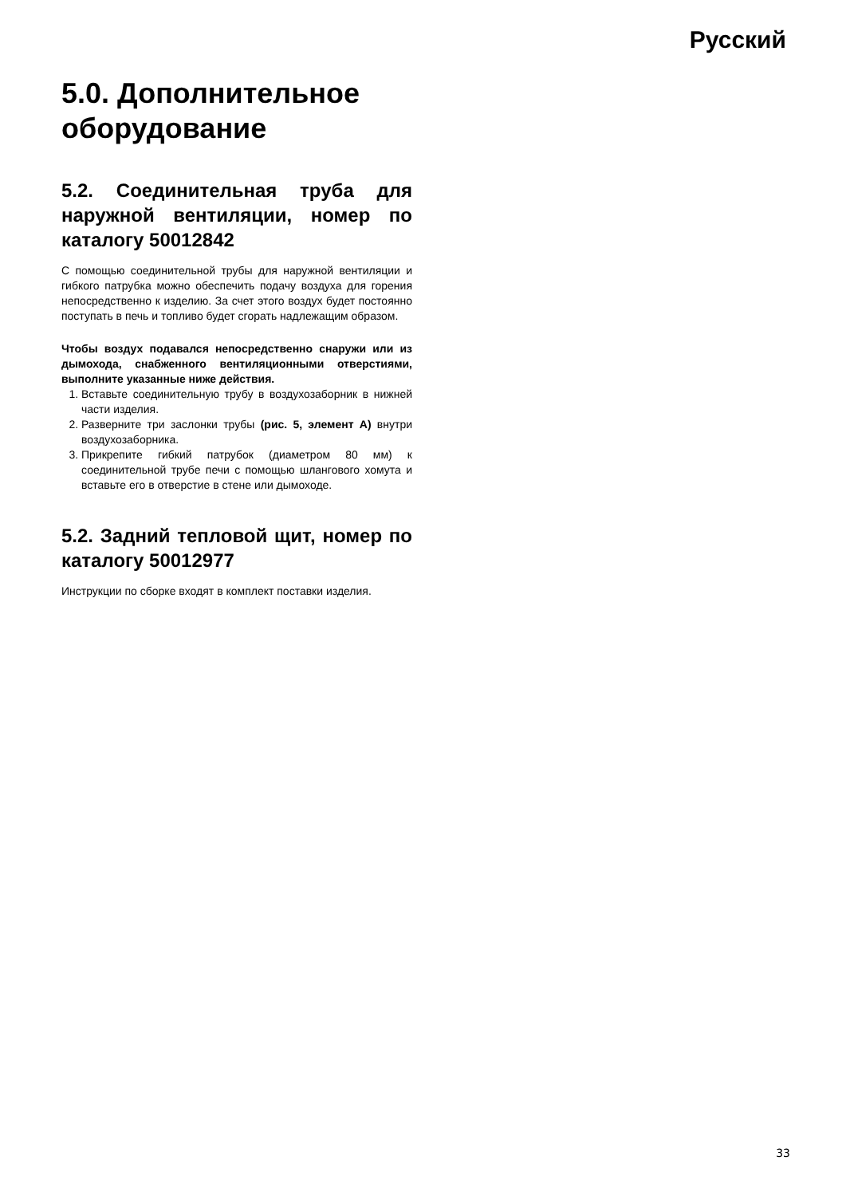Русский
5.0. Дополнительное оборудование
5.2. Соединительная труба для наружной вентиляции, номер по каталогу 50012842
С помощью соединительной трубы для наружной вентиляции и гибкого патрубка можно обеспечить подачу воздуха для горения непосредственно к изделию. За счет этого воздух будет постоянно поступать в печь и топливо будет сгорать надлежащим образом.
Чтобы воздух подавался непосредственно снаружи или из дымохода, снабженного вентиляционными отверстиями, выполните указанные ниже действия.
1. Вставьте соединительную трубу в воздухозаборник в нижней части изделия.
2. Разверните три заслонки трубы (рис. 5, элемент A) внутри воздухозаборника.
3. Прикрепите гибкий патрубок (диаметром 80 мм) к соединительной трубе печи с помощью шлангового хомута и вставьте его в отверстие в стене или дымоходе.
5.2. Задний тепловой щит, номер по каталогу 50012977
Инструкции по сборке входят в комплект поставки изделия.
33